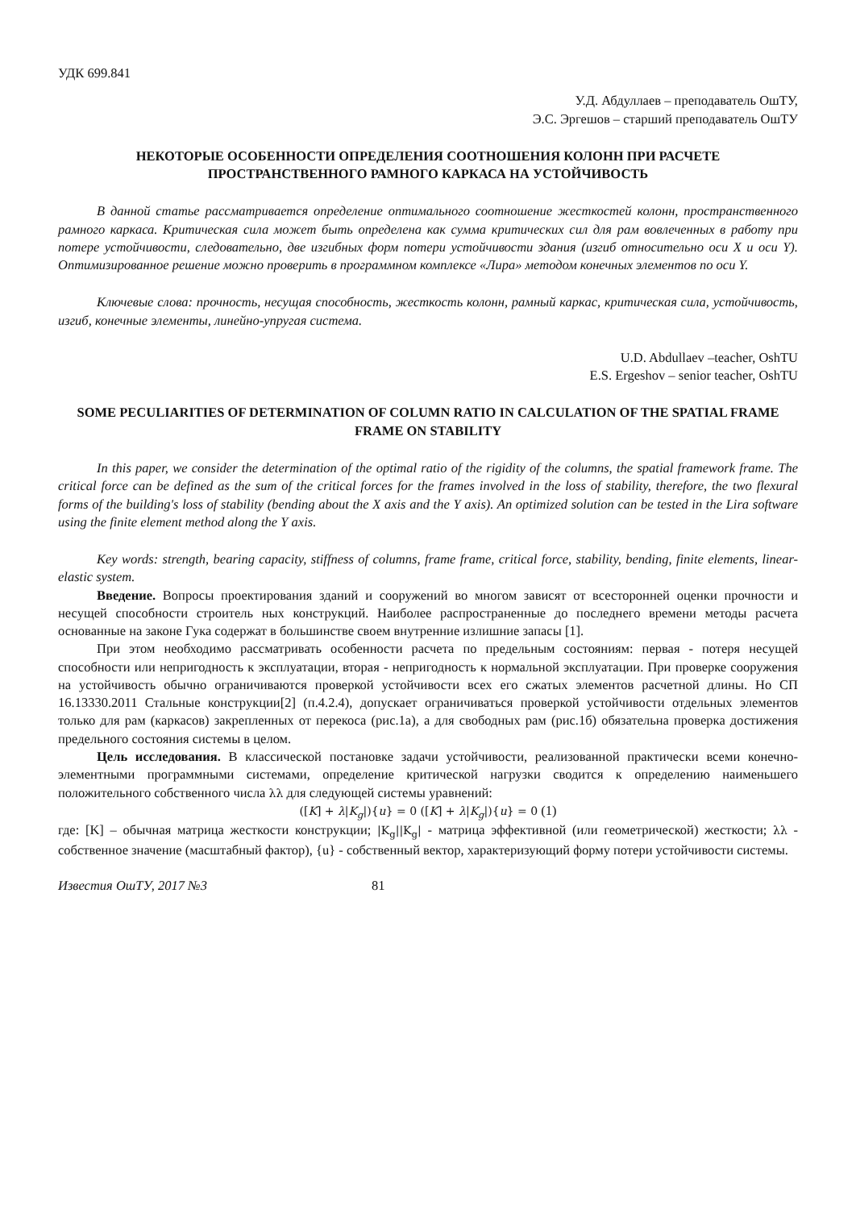УДК 699.841
У.Д. Абдуллаев – преподаватель ОшТУ,
Э.С. Эргешов – старший преподаватель ОшТУ
НЕКОТОРЫЕ ОСОБЕННОСТИ ОПРЕДЕЛЕНИЯ СООТНОШЕНИЯ КОЛОНН ПРИ РАСЧЕТЕ ПРОСТРАНСТВЕННОГО РАМНОГО КАРКАСА НА УСТОЙЧИВОСТЬ
В данной статье рассматривается определение оптимального соотношение жесткостей колонн, пространственного рамного каркаса. Критическая сила может быть определена как сумма критических сил для рам вовлеченных в работу при потере устойчивости, следовательно, две изгибных форм потери устойчивости здания (изгиб относительно оси X и оси Y). Оптимизированное решение можно проверить в программном комплексе «Лира» методом конечных элементов по оси Y.
Ключевые слова: прочность, несущая способность, жесткость колонн, рамный каркас, критическая сила, устойчивость, изгиб, конечные элементы, линейно-упругая система.
U.D. Abdullaev –teacher, OshTU
E.S. Ergeshov – senior teacher, OshTU
SOME PECULIARITIES OF DETERMINATION OF COLUMN RATIO IN CALCULATION OF THE SPATIAL FRAME FRAME ON STABILITY
In this paper, we consider the determination of the optimal ratio of the rigidity of the columns, the spatial framework frame. The critical force can be defined as the sum of the critical forces for the frames involved in the loss of stability, therefore, the two flexural forms of the building's loss of stability (bending about the X axis and the Y axis). An optimized solution can be tested in the Lira software using the finite element method along the Y axis.
Key words: strength, bearing capacity, stiffness of columns, frame frame, critical force, stability, bending, finite elements, linear-elastic system.
Введение. Вопросы проектирования зданий и сооружений во многом зависят от всесторонней оценки прочности и несущей способности строитель ных конструкций. Наиболее распространенные до последнего времени методы расчета основанные на законе Гука содержат в большинстве своем внутренние излишние запасы [1].
При этом необходимо рассматривать особенности расчета по предельным состояниям: первая - потеря несущей способности или непригодность к эксплуатации, вторая - непригодность к нормальной эксплуатации. При проверке сооружения на устойчивость обычно ограничиваются проверкой устойчивости всех его сжатых элементов расчетной длины. Но СП 16.13330.2011 Стальные конструкции[2] (п.4.2.4), допускает ограничиваться проверкой устойчивости отдельных элементов только для рам (каркасов) закрепленных от перекоса (рис.1а), а для свободных рам (рис.1б) обязательна проверка достижения предельного состояния системы в целом.
Цель исследования. В классической постановке задачи устойчивости, реализованной практически всеми конечно-элементными программными системами, определение критической нагрузки сводится к определению наименьшего положительного собственного числа λλ для следующей системы уравнений:
([K] + λ|K<sub>g</sub>|){u} = 0 ([K] + λ|K<sub>g</sub>|){u} = 0 (1)
где: [K] – обычная матрица жесткости конструкции; |K<sub>g</sub>||K<sub>g</sub>| - матрица эффективной (или геометрической) жесткости; λλ - собственное значение (масштабный фактор), {u} - собственный вектор, характеризующий форму потери устойчивости системы.
Известия ОшТУ, 2017 №3 81